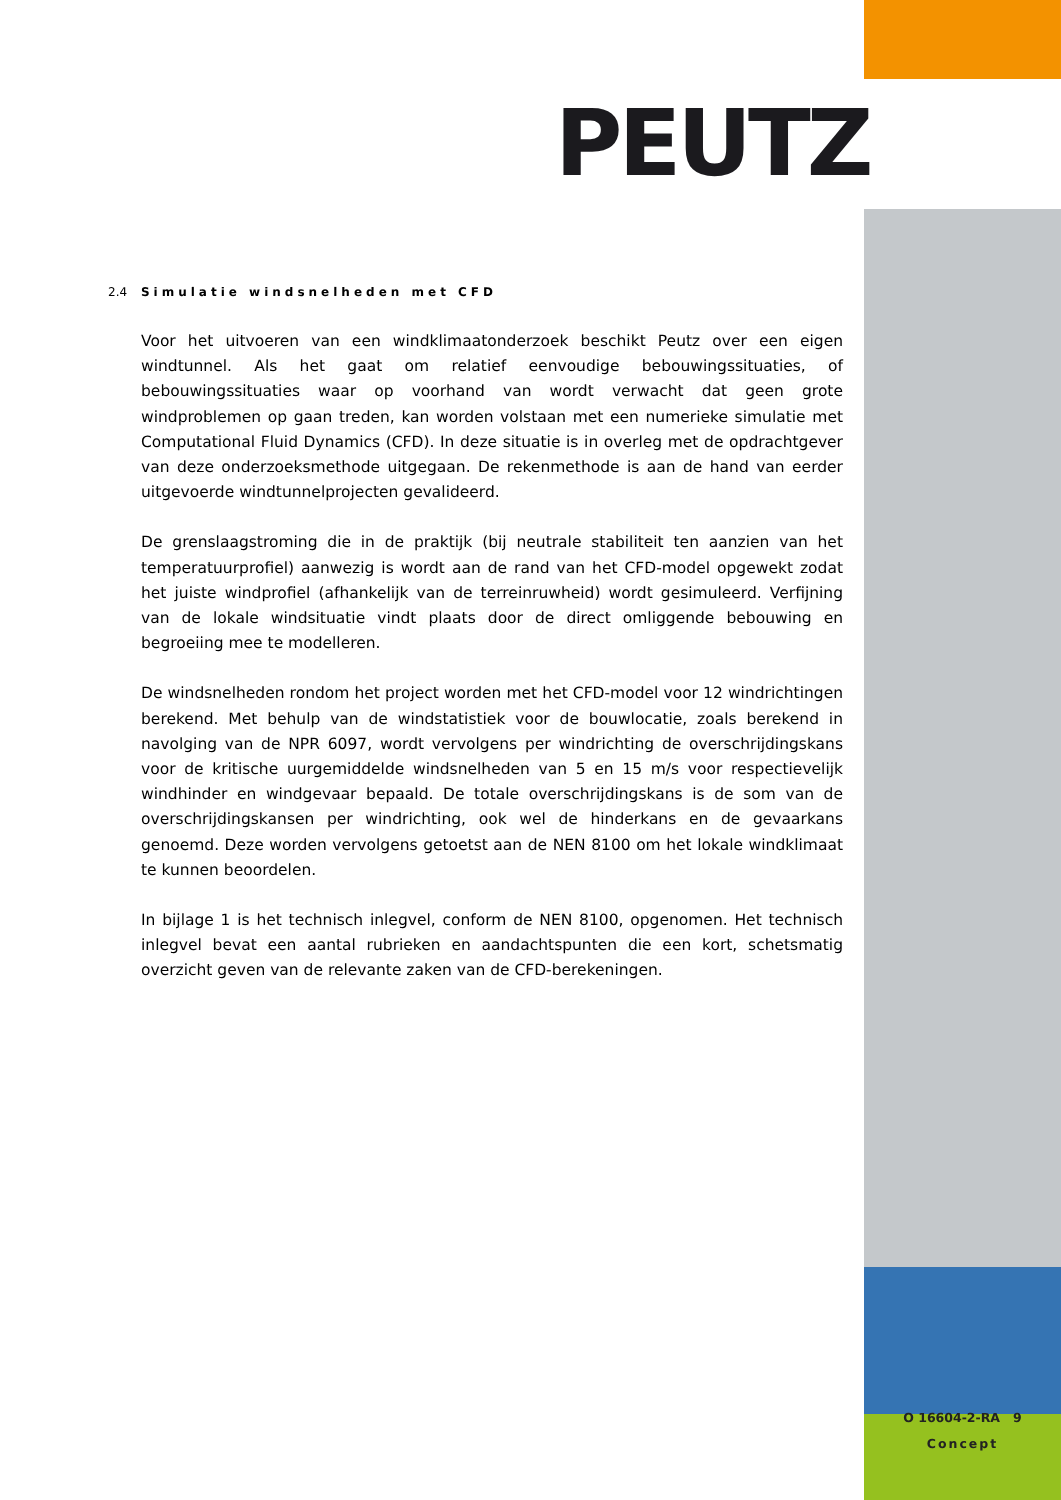PEUTZ
2.4 Simulatie windsnelheden met CFD
Voor het uitvoeren van een windklimaatonderzoek beschikt Peutz over een eigen windtunnel. Als het gaat om relatief eenvoudige bebouwingssituaties, of bebouwingssituaties waar op voorhand van wordt verwacht dat geen grote windproblemen op gaan treden, kan worden volstaan met een numerieke simulatie met Computational Fluid Dynamics (CFD). In deze situatie is in overleg met de opdrachtgever van deze onderzoeksmethode uitgegaan. De rekenmethode is aan de hand van eerder uitgevoerde windtunnelprojecten gevalideerd.
De grenslaagstroming die in de praktijk (bij neutrale stabiliteit ten aanzien van het temperatuurprofiel) aanwezig is wordt aan de rand van het CFD-model opgewekt zodat het juiste windprofiel (afhankelijk van de terreinruwheid) wordt gesimuleerd. Verfijning van de lokale windsituatie vindt plaats door de direct omliggende bebouwing en begroeiing mee te modelleren.
De windsnelheden rondom het project worden met het CFD-model voor 12 windrichtingen berekend. Met behulp van de windstatistiek voor de bouwlocatie, zoals berekend in navolging van de NPR 6097, wordt vervolgens per windrichting de overschrijdingskans voor de kritische uurgemiddelde windsnelheden van 5 en 15 m/s voor respectievelijk windhinder en windgevaar bepaald. De totale overschrijdingskans is de som van de overschrijdingskansen per windrichting, ook wel de hinderkans en de gevaarkans genoemd. Deze worden vervolgens getoetst aan de NEN 8100 om het lokale windklimaat te kunnen beoordelen.
In bijlage 1 is het technisch inlegvel, conform de NEN 8100, opgenomen. Het technisch inlegvel bevat een aantal rubrieken en aandachtspunten die een kort, schetsmatig overzicht geven van de relevante zaken van de CFD-berekeningen.
O 16604-2-RA 9
Concept